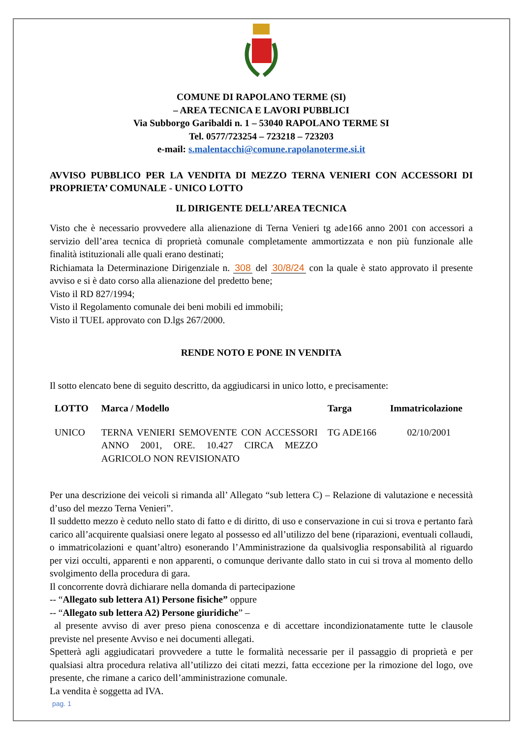COMUNE DI RAPOLANO TERME (SI)
– AREA TECNICA E LAVORI PUBBLICI
Via Subborgo Garibaldi n. 1 – 53040 RAPOLANO TERME SI
Tel. 0577/723254 – 723218 – 723203
e-mail: s.malentacchi@comune.rapolanoterme.si.it
AVVISO PUBBLICO PER LA VENDITA DI MEZZO TERNA VENIERI CON ACCESSORI DI PROPRIETA’ COMUNALE - UNICO LOTTO
IL DIRIGENTE DELL’AREA TECNICA
Visto che è necessario provvedere alla alienazione di Terna Venieri tg ade166 anno 2001 con accessori a servizio dell’area tecnica di proprietà comunale completamente ammortizzata e non più funzionale alle finalità istituzionali alle quali erano destinati;
Richiamata la Determinazione Dirigenziale n. 308 del 30/8/24 con la quale è stato approvato il presente avviso e si è dato corso alla alienazione del predetto bene;
Visto il RD 827/1994;
Visto il Regolamento comunale dei beni mobili ed immobili;
Visto il TUEL approvato con D.lgs 267/2000.
RENDE NOTO E PONE IN VENDITA
Il sotto elencato bene di seguito descritto, da aggiudicarsi in unico lotto, e precisamente:
| LOTTO | Marca / Modello | Targa | Immatricolazione |
| --- | --- | --- | --- |
| UNICO | TERNA VENIERI SEMOVENTE CON ACCESSORI ANNO 2001, ORE. 10.427 CIRCA MEZZO AGRICOLO NON REVISIONATO | TG ADE166 | 02/10/2001 |
Per una descrizione dei veicoli si rimanda all’ Allegato “sub lettera C) – Relazione di valutazione e necessità d’uso del mezzo Terna Venieri”.
Il suddetto mezzo è ceduto nello stato di fatto e di diritto, di uso e conservazione in cui si trova e pertanto farà carico all’acquirente qualsiasi onere legato al possesso ed all’utilizzo del bene (riparazioni, eventuali collaudi, o immatricolazioni e quant’altro) esonerando l’Amministrazione da qualsivoglia responsabilità al riguardo per vizi occulti, apparenti e non apparenti, o comunque derivante dallo stato in cui si trova al momento dello svolgimento della procedura di gara.
Il concorrente dovrà dichiarare nella domanda di partecipazione
-- “Allegato sub lettera A1) Persone fisiche” oppure
-- “Allegato sub lettera A2) Persone giuridiche” –
al presente avviso di aver preso piena conoscenza e di accettare incondizionatamente tutte le clausole previste nel presente Avviso e nei documenti allegati.
Spetterà agli aggiudicatari provvedere a tutte le formalità necessarie per il passaggio di proprietà e per qualsiasi altra procedura relativa all’utilizzo dei citati mezzi, fatta eccezione per la rimozione del logo, ove presente, che rimane a carico dell’amministrazione comunale.
La vendita è soggetta ad IVA.
pag. 1